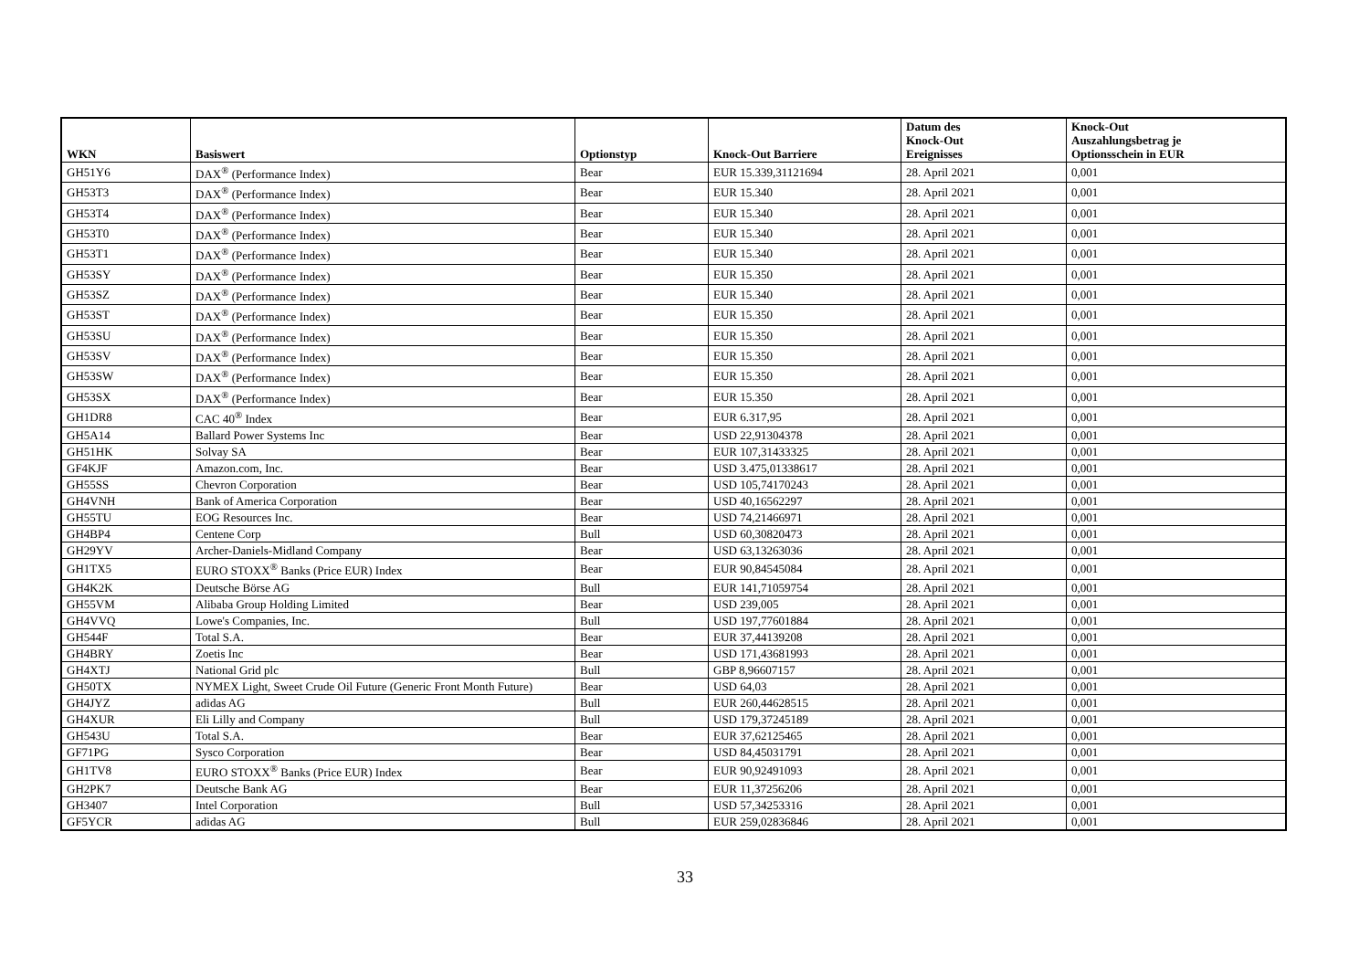| WKN | Basiswert | Optionstyp | Knock-Out Barriere | Datum des Knock-Out Ereignisses | Knock-Out Auszahlungsbetrag je Optionsschein in EUR |
| --- | --- | --- | --- | --- | --- |
| GH51Y6 | DAX<sup>®</sup> (Performance Index) | Bear | EUR 15.339,31121694 | 28. April 2021 | 0,001 |
| GH53T3 | DAX<sup>®</sup> (Performance Index) | Bear | EUR 15.340 | 28. April 2021 | 0,001 |
| GH53T4 | DAX<sup>®</sup> (Performance Index) | Bear | EUR 15.340 | 28. April 2021 | 0,001 |
| GH53T0 | DAX<sup>®</sup> (Performance Index) | Bear | EUR 15.340 | 28. April 2021 | 0,001 |
| GH53T1 | DAX<sup>®</sup> (Performance Index) | Bear | EUR 15.340 | 28. April 2021 | 0,001 |
| GH53SY | DAX<sup>®</sup> (Performance Index) | Bear | EUR 15.350 | 28. April 2021 | 0,001 |
| GH53SZ | DAX<sup>®</sup> (Performance Index) | Bear | EUR 15.340 | 28. April 2021 | 0,001 |
| GH53ST | DAX<sup>®</sup> (Performance Index) | Bear | EUR 15.350 | 28. April 2021 | 0,001 |
| GH53SU | DAX<sup>®</sup> (Performance Index) | Bear | EUR 15.350 | 28. April 2021 | 0,001 |
| GH53SV | DAX<sup>®</sup> (Performance Index) | Bear | EUR 15.350 | 28. April 2021 | 0,001 |
| GH53SW | DAX<sup>®</sup> (Performance Index) | Bear | EUR 15.350 | 28. April 2021 | 0,001 |
| GH53SX | DAX<sup>®</sup> (Performance Index) | Bear | EUR 15.350 | 28. April 2021 | 0,001 |
| GH1DR8 | CAC 40<sup>®</sup> Index | Bear | EUR 6.317,95 | 28. April 2021 | 0,001 |
| GH5A14 | Ballard Power Systems Inc | Bear | USD 22,91304378 | 28. April 2021 | 0,001 |
| GH51HK | Solvay SA | Bear | EUR 107,31433325 | 28. April 2021 | 0,001 |
| GF4KJF | Amazon.com, Inc. | Bear | USD 3.475,01338617 | 28. April 2021 | 0,001 |
| GH55SS | Chevron Corporation | Bear | USD 105,74170243 | 28. April 2021 | 0,001 |
| GH4VNH | Bank of America Corporation | Bear | USD 40,16562297 | 28. April 2021 | 0,001 |
| GH55TU | EOG Resources Inc. | Bear | USD 74,21466971 | 28. April 2021 | 0,001 |
| GH4BP4 | Centene Corp | Bull | USD 60,30820473 | 28. April 2021 | 0,001 |
| GH29YV | Archer-Daniels-Midland Company | Bear | USD 63,13263036 | 28. April 2021 | 0,001 |
| GH1TX5 | EURO STOXX<sup>®</sup> Banks (Price EUR) Index | Bear | EUR 90,84545084 | 28. April 2021 | 0,001 |
| GH4K2K | Deutsche Börse AG | Bull | EUR 141,71059754 | 28. April 2021 | 0,001 |
| GH55VM | Alibaba Group Holding Limited | Bear | USD 239,005 | 28. April 2021 | 0,001 |
| GH4VVQ | Lowe's Companies, Inc. | Bull | USD 197,77601884 | 28. April 2021 | 0,001 |
| GH544F | Total S.A. | Bear | EUR 37,44139208 | 28. April 2021 | 0,001 |
| GH4BRY | Zoetis Inc | Bear | USD 171,43681993 | 28. April 2021 | 0,001 |
| GH4XTJ | National Grid plc | Bull | GBP 8,96607157 | 28. April 2021 | 0,001 |
| GH50TX | NYMEX Light, Sweet Crude Oil Future (Generic Front Month Future) | Bear | USD 64,03 | 28. April 2021 | 0,001 |
| GH4JYZ | adidas AG | Bull | EUR 260,44628515 | 28. April 2021 | 0,001 |
| GH4XUR | Eli Lilly and Company | Bull | USD 179,37245189 | 28. April 2021 | 0,001 |
| GH543U | Total S.A. | Bear | EUR 37,62125465 | 28. April 2021 | 0,001 |
| GF71PG | Sysco Corporation | Bear | USD 84,45031791 | 28. April 2021 | 0,001 |
| GH1TV8 | EURO STOXX<sup>®</sup> Banks (Price EUR) Index | Bear | EUR 90,92491093 | 28. April 2021 | 0,001 |
| GH2PK7 | Deutsche Bank AG | Bear | EUR 11,37256206 | 28. April 2021 | 0,001 |
| GH3407 | Intel Corporation | Bull | USD 57,34253316 | 28. April 2021 | 0,001 |
| GF5YCR | adidas AG | Bull | EUR 259,02836846 | 28. April 2021 | 0,001 |
33